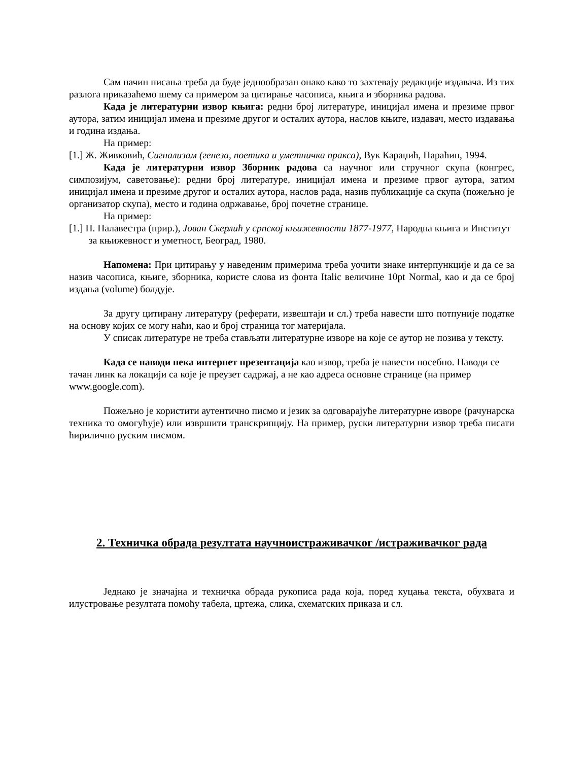Сам начин писања треба да буде једнообразан онако како то захтевају редакције издавача. Из тих разлога приказаћемо шему са примером за цитирање часописа, књига и зборника радова.
Када је литературни извор књига: редни број литературе, иницијал имена и презиме првог аутора, затим иницијал имена и презиме другог и осталих аутора, наслов књиге, издавач, место издавања и година издања.
На пример:
[1.] Ж. Живковић, Сигнализам (генеза, поетика и уметничка пракса), Вук Караџић, Параћин, 1994.
Када је литературни извор Зборник радова са научног или стручног скупа (конгрес, симпозијум, саветовање): редни број литературе, иницијал имена и презиме првог аутора, затим иницијал имена и презиме другог и осталих аутора, наслов рада, назив публикације са скупа (пожељно је организатор скупа), место и година одржавање, број почетне странице.
На пример:
[1.] П. Палавестра (прир.), Јован Скерлић у српској књижевности 1877-1977, Народна књига и Институт за књижевност и уметност, Београд, 1980.
Напомена: При цитирању у наведеним примерима треба уочити знаке интерпункције и да се за назив часописа, књиге, зборника, користе слова из фонта Italic величине 10pt Normal, као и да се број издања (volume) болдује.
За другу цитирану литературу (реферати, извештаји и сл.) треба навести што потпуније податке на основу којих се могу наћи, као и број страница тог материјала.
У списак литературе не треба стављати литературне изворе на које се аутор не позива у тексту.
Када се наводи нека интернет презентација као извор, треба је навести посебно. Наводи се тачан линк ка локацији са које је преузет садржај, а не као адреса основне странице (на пример www.google.com).
Пожељно је користити аутентично писмо и језик за одговарајуће литературне изворе (рачунарска техника то омогућује) или извршити транскрипцију. На пример, руски литературни извор треба писати ћирилично руским писмом.
2. Техничка обрада резултата научноистраживачког /истраживачког рада
Једнако је значајна и техничка обрада рукописа рада која, поред куцања текста, обухвата и илустровање резултата помоћу табела, цртежа, слика, схематских приказа и сл.